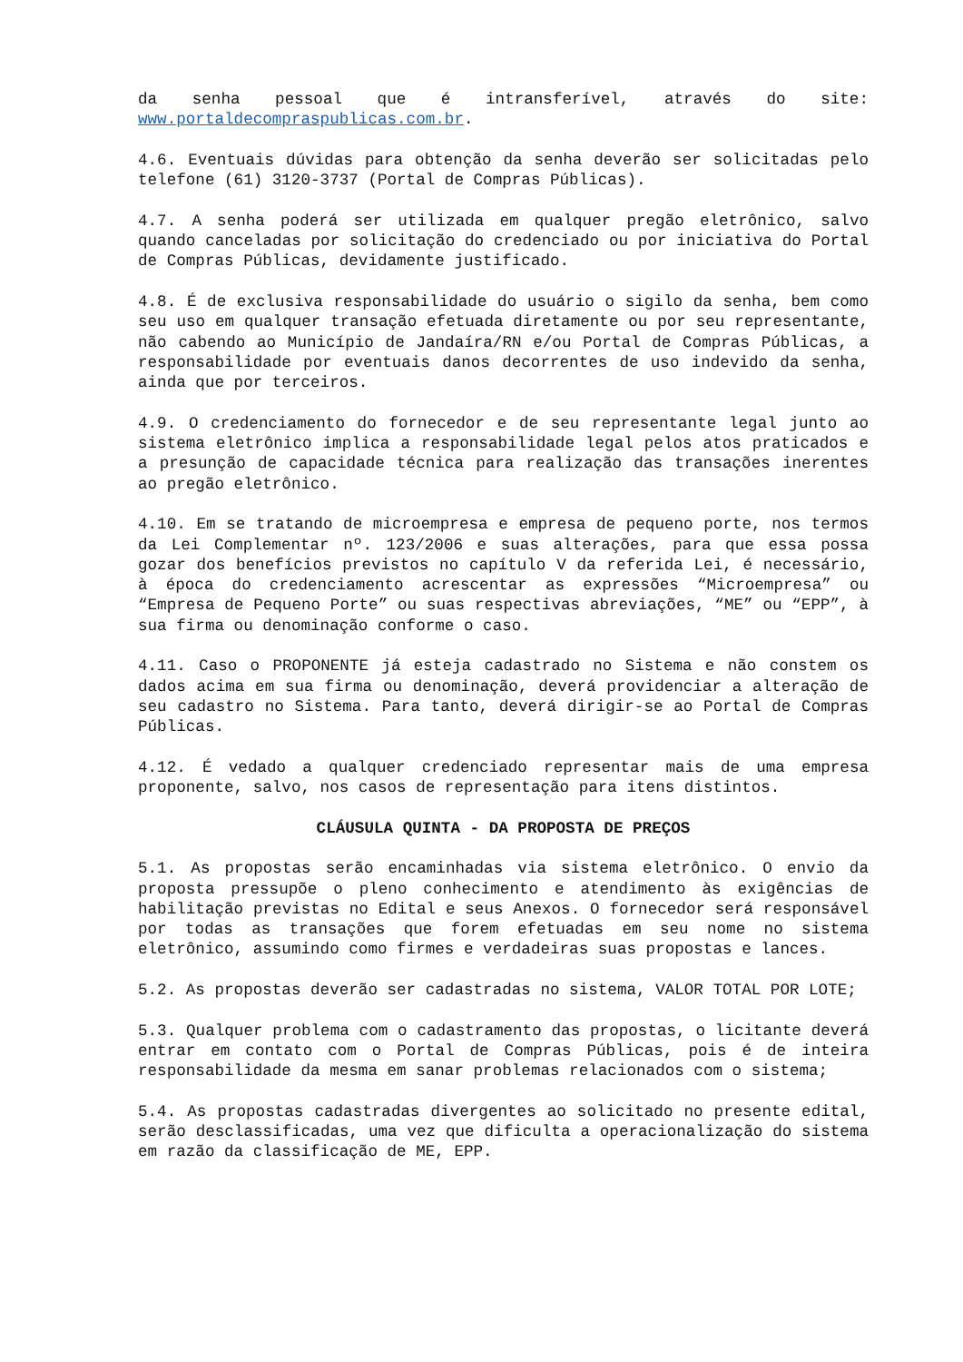da senha pessoal que é intransferível, através do site: www.portaldecompraspublicas.com.br.
4.6. Eventuais dúvidas para obtenção da senha deverão ser solicitadas pelo telefone (61) 3120-3737 (Portal de Compras Públicas).
4.7. A senha poderá ser utilizada em qualquer pregão eletrônico, salvo quando canceladas por solicitação do credenciado ou por iniciativa do Portal de Compras Públicas, devidamente justificado.
4.8. É de exclusiva responsabilidade do usuário o sigilo da senha, bem como seu uso em qualquer transação efetuada diretamente ou por seu representante, não cabendo ao Município de Jandaíra/RN e/ou Portal de Compras Públicas, a responsabilidade por eventuais danos decorrentes de uso indevido da senha, ainda que por terceiros.
4.9. O credenciamento do fornecedor e de seu representante legal junto ao sistema eletrônico implica a responsabilidade legal pelos atos praticados e a presunção de capacidade técnica para realização das transações inerentes ao pregão eletrônico.
4.10. Em se tratando de microempresa e empresa de pequeno porte, nos termos da Lei Complementar nº. 123/2006 e suas alterações, para que essa possa gozar dos benefícios previstos no capítulo V da referida Lei, é necessário, à época do credenciamento acrescentar as expressões “Microempresa” ou “Empresa de Pequeno Porte” ou suas respectivas abreviações, “ME” ou “EPP”, à sua firma ou denominação conforme o caso.
4.11. Caso o PROPONENTE já esteja cadastrado no Sistema e não constem os dados acima em sua firma ou denominação, deverá providenciar a alteração de seu cadastro no Sistema. Para tanto, deverá dirigir-se ao Portal de Compras Públicas.
4.12. É vedado a qualquer credenciado representar mais de uma empresa proponente, salvo, nos casos de representação para itens distintos.
CLÁUSULA QUINTA - DA PROPOSTA DE PREÇOS
5.1. As propostas serão encaminhadas via sistema eletrônico. O envio da proposta pressupõe o pleno conhecimento e atendimento às exigências de habilitação previstas no Edital e seus Anexos. O fornecedor será responsável por todas as transações que forem efetuadas em seu nome no sistema eletrônico, assumindo como firmes e verdadeiras suas propostas e lances.
5.2. As propostas deverão ser cadastradas no sistema, VALOR TOTAL POR LOTE;
5.3. Qualquer problema com o cadastramento das propostas, o licitante deverá entrar em contato com o Portal de Compras Públicas, pois é de inteira responsabilidade da mesma em sanar problemas relacionados com o sistema;
5.4. As propostas cadastradas divergentes ao solicitado no presente edital, serão desclassificadas, uma vez que dificulta a operacionalização do sistema em razão da classificação de ME, EPP.